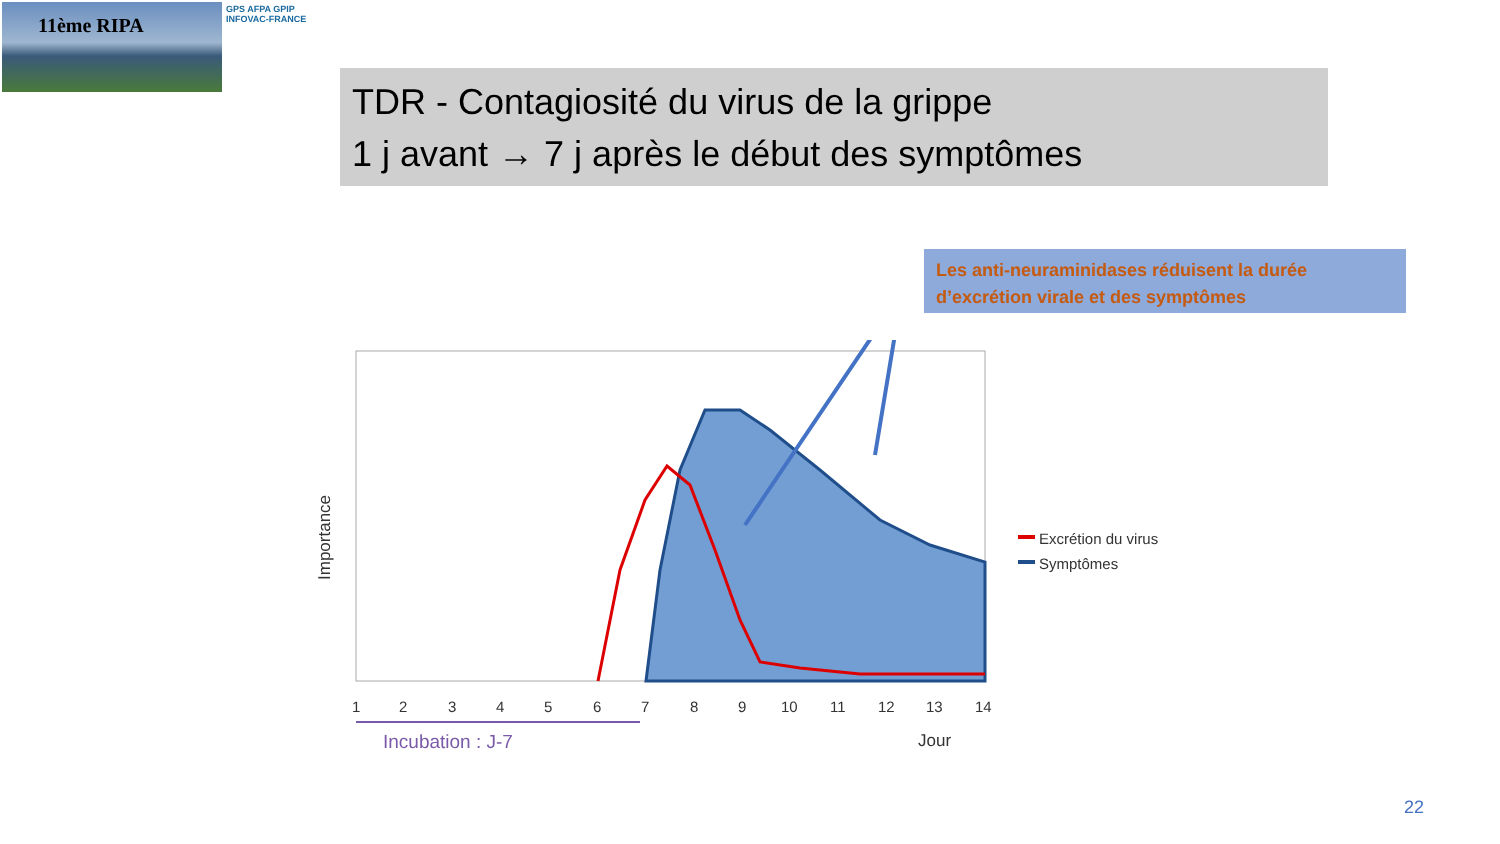11ème RIPA
GPS AFPA GPIP
INFOVAC-FRANCE
TDR - Contagiosité du virus de la grippe
1 j avant → 7 j après le début des symptômes
Les anti-neuraminidases réduisent la durée d’excrétion virale et des symptômes
1
2
3
4
5
6
7
8
9
10
11
12
13
14
Jour
Importance
Excrétion du virus
Symptômes
Incubation : J-7
22